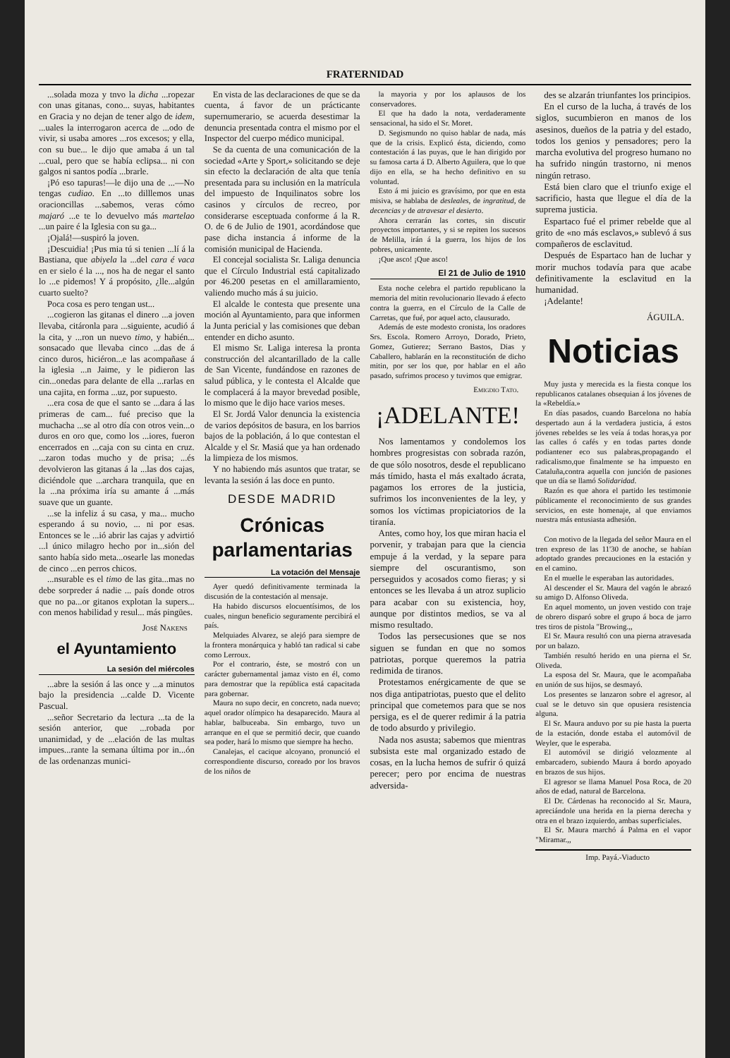FRATERNIDAD
...solada moza y tnvo la dicha ...ropezar con unas gitanas, cono... suyas, habitantes en Gracia y no dejan de tener algo de idem, ...uales la interrogaron acerca de ...odo de vivir, si usaba amores ...ros excesos; y ella, con su bue... le dijo que amaba á un tal ...cual, pero que se había eclipsa... ni con galgos ni santos podía ...brarle.
¡Pó eso tapuras!—le dijo una de ...—No tengas cudiao. En ...to dilllemos unas oracioncillas ...sabemos, veras cómo majaró ...e te lo devuelvo más martelao ...un paire é la Iglesia con su ga...
¡Ojalá!—suspiró la joven.
¡Descuidia! ¡Pus mia tú si tenien ...lí á la Bastiana, que abiyela la ...del cara é vaca en er sielo é la ..., nos ha de negar el santo lo ...e pidemos! Y á propósito, ¿lle...algún cuarto suelto?
Poca cosa es pero tengan ust...
...cogieron las gitanas el dinero ...a joven llevaba, citáronla para ...siguiente, acudió á la cita, y ...ron un nuevo timo, y habién... sonsacado que llevaba cinco ...das de á cinco duros, hiciéron...e las acompañase á la iglesia ...n Jaime, y le pidieron las cin...onedas para delante de ella ...rarlas en una cajita, en forma ...uz, por supuesto.
...era cosa de que el santo se ...dara á las primeras de cam... fué preciso que la muchacha ...se al otro día con otros vein...o duros en oro que, como los ...iores, fueron encerrados en ...caja con su cinta en cruz. ...zaron todas mucho y de prisa; ...és devolvieron las gitanas á la ...las dos cajas, diciéndole que ...archara tranquila, que en la ...na próxima iría su amante á ...más suave que un guante.
...se la infeliz á su casa, y ma... mucho esperando á su novio, ... ni por esas. Entonces se le ...ió abrir las cajas y advirtió ...l único milagro hecho por in...sión del santo había sido meta...osearle las monedas de cinco ...en perros chicos.
...nsurable es el timo de las gita...mas no debe sorpreder á nadie ... país donde otros que no pa...or gitanos explotan la supers... con menos habilidad y resul... más pingües.
José Nakens
el Ayuntamiento
La sesión del miércoles
...abre la sesión á las once y ...a minutos bajo la presidencia ...calde D. Vicente Pascual.
...señor Secretario da lectura ...ta de la sesión anterior, que ...robada por unanimidad, y de ...elación de las multas impues...rante la semana última por in...ón de las ordenanzas munici-
En vista de las declaraciones de que se da cuenta, á favor de un prácticante supernumerario, se acuerda desestimar la denuncia presentada contra el mismo por el Inspector del cuerpo médico municipal.
Se da cuenta de una comunicación de la sociedad «Arte y Sport,» solicitando se deje sin efecto la declaración de alta que tenía presentada para su inclusión en la matrícula del impuesto de Inquilinatos sobre los casinos y círculos de recreo, por considerarse esceptuada conforme á la R. O. de 6 de Julio de 1901, acordándose que pase dicha instancia á informe de la comisión municipal de Hacienda.
El concejal socialista Sr. Laliga denuncia que el Círculo Industrial está capitalizado por 46.200 pesetas en el amillaramiento, valiendo mucho más á su juicio.
El alcalde le contesta que presente una moción al Ayuntamiento, para que informen la Junta pericial y las comisiones que deban entender en dicho asunto.
El mismo Sr. Laliga interesa la pronta construcción del alcantarillado de la calle de San Vicente, fundándose en razones de salud pública, y le contesta el Alcalde que le complacerá á la mayor brevedad posible, lo mismo que le dijo hace varios meses.
El Sr. Jordá Valor denuncia la existencia de varios depósitos de basura, en los barrios bajos de la población, á lo que contestan el Alcalde y el Sr. Masiá que ya han ordenado la limpieza de los mismos.
Y no habiendo más asuntos que tratar, se levanta la sesión á las doce en punto.
DESDE MADRID
Crónicas parlamentarias
La votación del Mensaje
Ayer quedó definitivamente terminada la discusión de la contestación al mensaje.
Ha habido discursos elocuentísimos, de los cuales, ningun beneficio seguramente percibirá el país.
Melquiades Alvarez, se alejó para siempre de la frontera monárquica y habló tan radical si cabe como Lerroux.
Por el contrario, éste, se mostró con un carácter gubernamental jamaz visto en él, como para demostrar que la república está capacitada para gobernar.
Maura no supo decir, en concreto, nada nuevo; aquel orador olímpico ha desaparecido. Maura al hablar, balbuceaba. Sin embargo, tuvo un arranque en el que se permitió decir, que cuando sea poder, hará lo mismo que siempre ha hecho.
Canalejas, el cacique alcoyano, pronunció el correspondiente discurso, coreado por los bravos de los niños de
la mayoria y por los aplausos de los conservadores.
El que ha dado la nota, verdaderamente sensacional, ha sido el Sr. Moret.
D. Segismundo no quiso hablar de nada, más que de la crisis. Explicó ésta, diciendo, como contestación á las puyas, que le han dirigido por su famosa carta á D. Alberto Aguilera, que lo que dijo en ella, se ha hecho definitivo en su voluntad.
Esto á mi juicio es gravísimo, por que en esta misiva, se hablaba de desleales, de ingratitud, de decencias y de atravesar el desierto.
Ahora cerrarán las cortes, sin discutir proyectos importantes, y si se repiten los sucesos de Melilla, irán á la guerra, los hijos de los pobres, unicamente.
¡Que asco! ¡Que asco!
El 21 de Julio de 1910
Esta noche celebra el partido republicano la memoria del mitin revolucionario llevado á efecto contra la guerra, en el Círculo de la Calle de Carretas, que fué, por aquel acto, clausurado.
Además de este modesto cronista, los oradores Srs. Escola. Romero Arroyo, Dorado, Prieto, Gomez, Gutierez; Serrano Bastos, Dias y Caballero, hablarán en la reconstitución de dicho mitin, por ser los que, por hablar en el año pasado, sufrimos proceso y tuvimos que emigrar.
Emigdio Tato.
¡ADELANTE!
Nos lamentamos y condolemos los hombres progresistas con sobrada razón, de que sólo nosotros, desde el republicano más tímido, hasta el más exaltado ácrata, pagamos los errores de la justicia, sufrimos los inconvenientes de la ley, y somos los víctimas propiciatorios de la tiranía.
Antes, como hoy, los que miran hacia el porvenir, y trabajan para que la ciencia empuje á la verdad, y la separe para siempre del oscurantismo, son perseguidos y acosados como fieras; y si entonces se les llevaba á un atroz suplicio para acabar con su existencia, hoy, aunque por distintos medios, se va al mismo resultado.
Todos las persecusiones que se nos siguen se fundan en que no somos patriotas, porque queremos la patria redimida de tiranos.
Protestamos enérgicamente de que se nos diga antipatriotas, puesto que el delito principal que cometemos para que se nos persiga, es el de querer redimir á la patria de todo absurdo y privilegio.
Nada nos asusta; sabemos que mientras subsista este mal organizado estado de cosas, en la lucha hemos de sufrir ó quizá perecer; pero por encima de nuestras adversida-
des se alzarán triunfantes los principios.
En el curso de la lucha, á través de los siglos, sucumbieron en manos de los asesinos, dueños de la patria y del estado, todos los genios y pensadores; pero la marcha evolutiva del progreso humano no ha sufrido ningún trastorno, ni menos ningún retraso.
Está bien claro que el triunfo exige el sacrificio, hasta que llegue el día de la suprema justicia.
Espartaco fué el primer rebelde que al grito de «no más esclavos,» sublevó á sus compañeros de esclavitud.
Después de Espartaco han de luchar y morir muchos todavía para que acabe definitivamente la esclavitud en la humanidad.
¡Adelante!
ÁGUILA.
Noticias
Muy justa y merecida es la fiesta conque los republicanos catalanes obsequian á los jóvenes de la «Rebeldía.»
En días pasados, cuando Barcelona no había despertado aun á la verdadera justicia, á estos jóvenes rebeldes se les veía á todas horas,ya por las calles ó cafés y en todas partes donde podiantener eco sus palabras,propagando el radicalismo,que finalmente se ha impuesto en Cataluña,contra aquella con junción de pasiones que un día se llamó Solidaridad.
Razón es que ahora el partido les testimonie públicamente el reconocimiento de sus grandes servicios, en este homenaje, al que enviamos nuestra más entusiasta adhesión.
Con motivo de la llegada del señor Maura en el tren expreso de las 11'30 de anoche, se habían adoptado grandes precauciones en la estación y en el camino.
En el muelle le esperaban las autoridades.
Al descender el Sr. Maura del vagón le abrazó su amigo D. Alfonso Oliveda.
En aquel momento, un joven vestido con traje de obrero disparó sobre el grupo á boca de jarro tres tiros de pistola "Browing.,,
El Sr. Maura resultó con una pierna atravesada por un balazo.
También resultó herido en una pierna el Sr. Oliveda.
La esposa del Sr. Maura, que le acompañaba en unión de sus hijos, se desmayó.
Los presentes se lanzaron sobre el agresor, al cual se le detuvo sin que opusiera resistencia alguna.
El Sr. Maura anduvo por su pie hasta la puerta de la estación, donde estaba el automóvil de Weyler, que le esperaba.
El automóvil se dirigió velozmente al embarcadero, subiendo Maura á bordo apoyado en brazos de sus hijos.
El agresor se llama Manuel Posa Roca, de 20 años de edad, natural de Barcelona.
El Dr. Cárdenas ha reconocido al Sr. Maura, apreciándole una herida en la pierna derecha y otra en el brazo izquierdo, ambas superficiales.
El Sr. Maura marchó á Palma en el vapor "Miramar.,,
Imp. Payá.-Viaducto